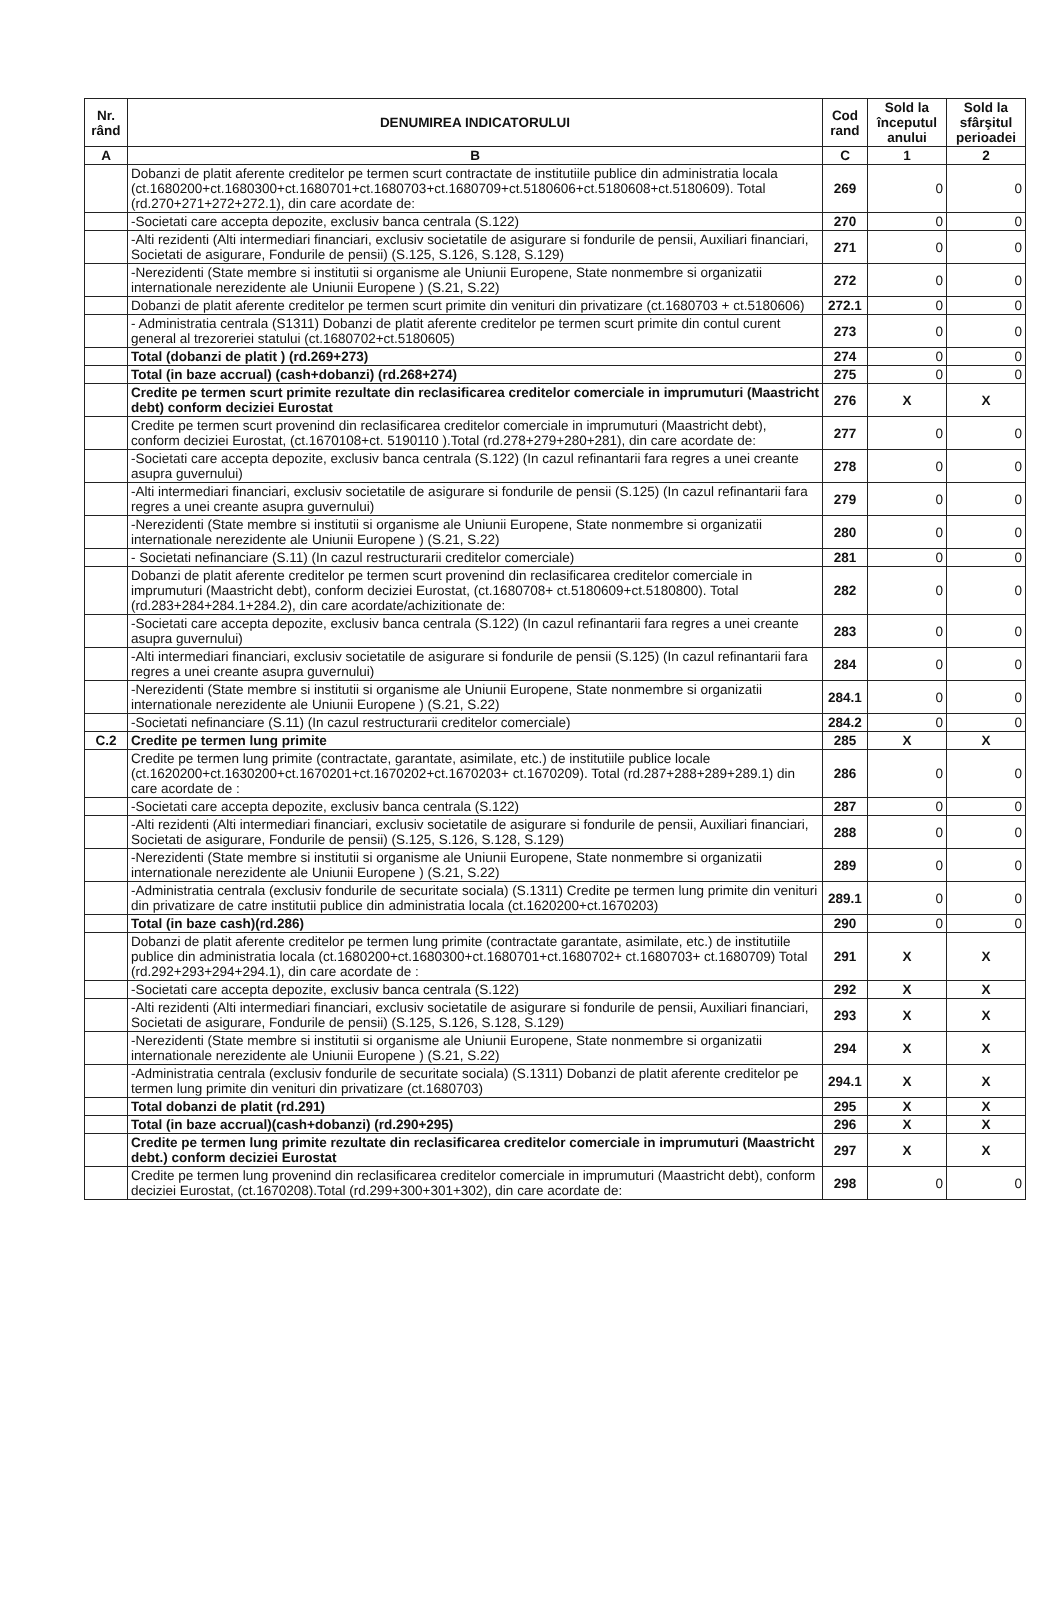| Nr. rând | DENUMIREA INDICATORULUI | Cod rand | Sold la începutul anului | Sold la sfârşitul perioadei |
| --- | --- | --- | --- | --- |
| A | B | C | 1 | 2 |
| | Dobanzi de platit aferente creditelor pe termen scurt contractate de institutiile publice din administratia locala (ct.1680200+ct.1680300+ct.1680701+ct.1680703+ct.1680709+ct.5180606+ct.5180608+ct.5180609). Total (rd.270+271+272+272.1), din care acordate de: | 269 | 0 | 0 |
| | -Societati care accepta depozite, exclusiv banca centrala (S.122) | 270 | 0 | 0 |
| | -Alti rezidenti (Alti intermediari financiari, exclusiv societatile de asigurare si fondurile de pensii, Auxiliari financiari, Societati de asigurare, Fondurile de pensii) (S.125, S.126, S.128, S.129) | 271 | 0 | 0 |
| | -Nerezidenti (State membre si institutii si organisme ale Uniunii Europene, State nonmembre si organizatii internationale nerezidente ale Uniunii Europene ) (S.21, S.22) | 272 | 0 | 0 |
| | Dobanzi de platit aferente creditelor pe termen scurt primite din venituri din privatizare (ct.1680703 + ct.5180606) | 272.1 | 0 | 0 |
| | - Administratia centrala (S1311) Dobanzi de platit aferente creditelor pe termen scurt primite din contul curent general al trezoreriei statului (ct.1680702+ct.5180605) | 273 | 0 | 0 |
| | Total (dobanzi de platit ) (rd.269+273) | 274 | 0 | 0 |
| | Total (in baze accrual) (cash+dobanzi) (rd.268+274) | 275 | 0 | 0 |
| | Credite pe termen scurt primite rezultate din reclasificarea creditelor comerciale in imprumuturi (Maastricht debt) conform deciziei Eurostat | 276 | X | X |
| | Credite pe termen scurt provenind din reclasificarea creditelor comerciale in imprumuturi (Maastricht debt), conform deciziei Eurostat, (ct.1670108+ct. 5190110 ).Total (rd.278+279+280+281), din care acordate de: | 277 | 0 | 0 |
| | -Societati care accepta depozite, exclusiv banca centrala (S.122) (In cazul refinantarii fara regres a unei creante asupra guvernului) | 278 | 0 | 0 |
| | -Alti intermediari financiari, exclusiv societatile de asigurare si fondurile de pensii (S.125) (In cazul refinantarii fara regres a unei creante asupra guvernului) | 279 | 0 | 0 |
| | -Nerezidenti (State membre si institutii si organisme ale Uniunii Europene, State nonmembre si organizatii internationale nerezidente ale Uniunii Europene ) (S.21, S.22) | 280 | 0 | 0 |
| | - Societati nefinanciare (S.11) (In cazul restructurarii creditelor comerciale) | 281 | 0 | 0 |
| | Dobanzi de platit aferente creditelor pe termen scurt provenind din reclasificarea creditelor comerciale in imprumuturi (Maastricht debt), conform deciziei Eurostat, (ct.1680708+ ct.5180609+ct.5180800). Total (rd.283+284+284.1+284.2), din care acordate/achizitionate de: | 282 | 0 | 0 |
| | -Societati care accepta depozite, exclusiv banca centrala (S.122) (In cazul refinantarii fara regres a unei creante asupra guvernului) | 283 | 0 | 0 |
| | -Alti intermediari financiari, exclusiv societatile de asigurare si fondurile de pensii (S.125) (In cazul refinantarii fara regres a unei creante asupra guvernului) | 284 | 0 | 0 |
| | -Nerezidenti (State membre si institutii si organisme ale Uniunii Europene, State nonmembre si organizatii internationale nerezidente ale Uniunii Europene ) (S.21, S.22) | 284.1 | 0 | 0 |
| | -Societati nefinanciare (S.11) (In cazul restructurarii creditelor comerciale) | 284.2 | 0 | 0 |
| C.2 | Credite pe termen lung primite | 285 | X | X |
| | Credite pe termen lung primite (contractate, garantate, asimilate, etc.) de institutiile publice locale (ct.1620200+ct.1630200+ct.1670201+ct.1670202+ct.1670203+ ct.1670209). Total (rd.287+288+289+289.1) din care acordate de : | 286 | 0 | 0 |
| | -Societati care accepta depozite, exclusiv banca centrala (S.122) | 287 | 0 | 0 |
| | -Alti rezidenti (Alti intermediari financiari, exclusiv societatile de asigurare si fondurile de pensii, Auxiliari financiari, Societati de asigurare, Fondurile de pensii) (S.125, S.126, S.128, S.129) | 288 | 0 | 0 |
| | -Nerezidenti (State membre si institutii si organisme ale Uniunii Europene, State nonmembre si organizatii internationale nerezidente ale Uniunii Europene ) (S.21, S.22) | 289 | 0 | 0 |
| | -Administratia centrala (exclusiv fondurile de securitate sociala) (S.1311) Credite pe termen lung primite din venituri din privatizare de catre institutii publice din administratia locala (ct.1620200+ct.1670203) | 289.1 | 0 | 0 |
| | Total (in baze cash)(rd.286) | 290 | 0 | 0 |
| | Dobanzi de platit aferente creditelor pe termen lung primite (contractate garantate, asimilate, etc.) de institutiile publice din administratia locala (ct.1680200+ct.1680300+ct.1680701+ct.1680702+ ct.1680703+ ct.1680709) Total (rd.292+293+294+294.1), din care acordate de : | 291 | X | X |
| | -Societati care accepta depozite, exclusiv banca centrala (S.122) | 292 | X | X |
| | -Alti rezidenti (Alti intermediari financiari, exclusiv societatile de asigurare si fondurile de pensii, Auxiliari financiari, Societati de asigurare, Fondurile de pensii) (S.125, S.126, S.128, S.129) | 293 | X | X |
| | -Nerezidenti (State membre si institutii si organisme ale Uniunii Europene, State nonmembre si organizatii internationale nerezidente ale Uniunii Europene ) (S.21, S.22) | 294 | X | X |
| | -Administratia centrala (exclusiv fondurile de securitate sociala) (S.1311) Dobanzi de platit aferente creditelor pe termen lung primite din venituri din privatizare (ct.1680703) | 294.1 | X | X |
| | Total dobanzi de platit (rd.291) | 295 | X | X |
| | Total (in baze accrual)(cash+dobanzi) (rd.290+295) | 296 | X | X |
| | Credite pe termen lung primite rezultate din reclasificarea creditelor comerciale in imprumuturi (Maastricht debt.) conform deciziei Eurostat | 297 | X | X |
| | Credite pe termen lung provenind din reclasificarea creditelor comerciale in imprumuturi (Maastricht debt), conform deciziei Eurostat, (ct.1670208).Total (rd.299+300+301+302), din care acordate de: | 298 | 0 | 0 |